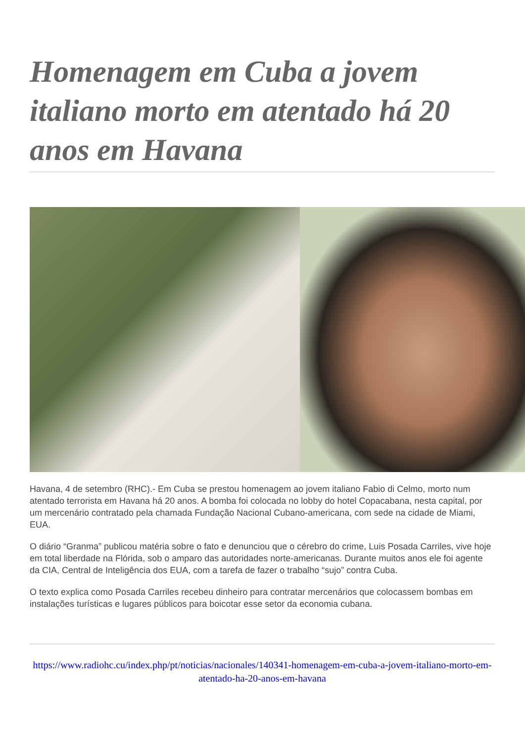Homenagem em Cuba a jovem italiano morto em atentado há 20 anos em Havana
Havana, 4 de setembro (RHC).- Em Cuba se prestou homenagem ao jovem italiano Fabio di Celmo, morto num atentado terrorista em Havana há 20 anos. A bomba foi colocada no lobby do hotel Copacabana, nesta capital, por um mercenário contratado pela chamada Fundação Nacional Cubano-americana, com sede na cidade de Miami, EUA.
O diário “Granma” publicou matéria sobre o fato e denunciou que o cérebro do crime, Luis Posada Carriles, vive hoje em total liberdade na Flórida, sob o amparo das autoridades norte-americanas. Durante muitos anos ele foi agente da CIA, Central de Inteligência dos EUA, com a tarefa de fazer o trabalho “sujo” contra Cuba.
O texto explica como Posada Carriles recebeu dinheiro para contratar mercenários que colocassem bombas em instalações turísticas e lugares públicos para boicotar esse setor da economia cubana.
https://www.radiohc.cu/index.php/pt/noticias/nacionales/140341-homenagem-em-cuba-a-jovem-italiano-morto-em-atentado-ha-20-anos-em-havana